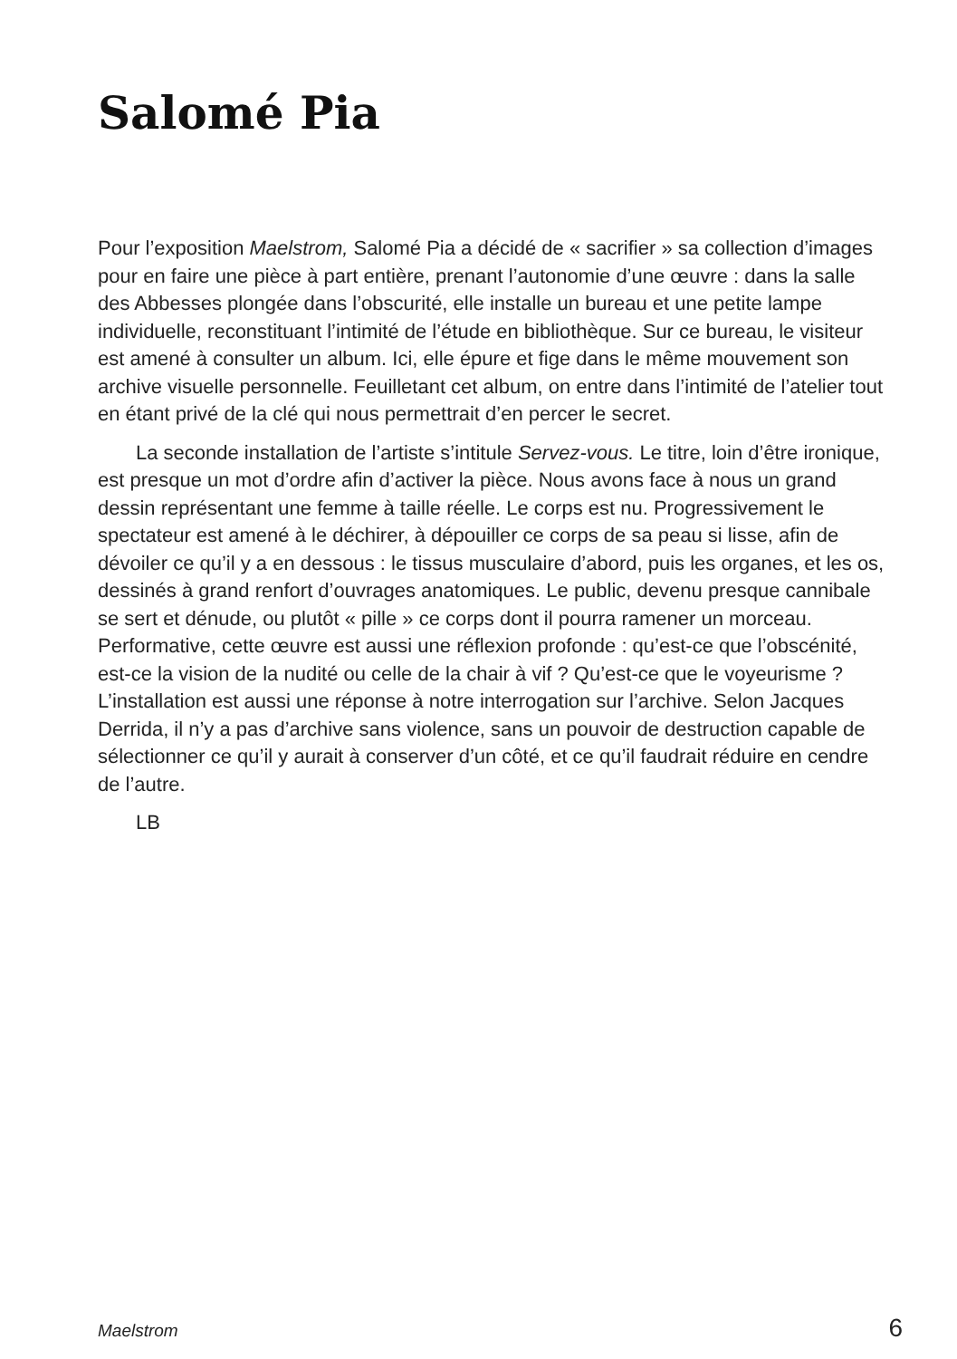Salomé Pia
Pour l’exposition Maelstrom, Salomé Pia a décidé de « sacrifier » sa collection d’images pour en faire une pièce à part entière, prenant l’autonomie d’une œuvre : dans la salle des Abbesses plongée dans l’obscurité, elle installe un bureau et une petite lampe individuelle, reconstituant l’intimité de l’étude en bibliothèque. Sur ce bureau, le visiteur est amené à consulter un album. Ici, elle épure et fige dans le même mouvement son archive visuelle personnelle. Feuilletant cet album, on entre dans l’intimité de l’atelier tout en étant privé de la clé qui nous permettrait d’en percer le secret.
La seconde installation de l’artiste s’intitule Servez-vous. Le titre, loin d’être ironique, est presque un mot d’ordre afin d’activer la pièce. Nous avons face à nous un grand dessin représentant une femme à taille réelle. Le corps est nu. Progressivement le spectateur est amené à le déchirer, à dépouiller ce corps de sa peau si lisse, afin de dévoiler ce qu’il y a en dessous : le tissus musculaire d’abord, puis les organes, et les os, dessinés à grand renfort d’ouvrages anatomiques. Le public, devenu presque cannibale se sert et dénude, ou plutôt « pille » ce corps dont il pourra ramener un morceau. Performative, cette œuvre est aussi une réflexion profonde : qu’est-ce que l’obscénité, est-ce la vision de la nudité ou celle de la chair à vif ? Qu’est-ce que le voyeurisme ? L’installation est aussi une réponse à notre interrogation sur l’archive. Selon Jacques Derrida, il n’y a pas d’archive sans violence, sans un pouvoir de destruction capable de sélectionner ce qu’il y aurait à conserver d’un côté, et ce qu’il faudrait réduire en cendre de l’autre.
LB
Maelstrom 6